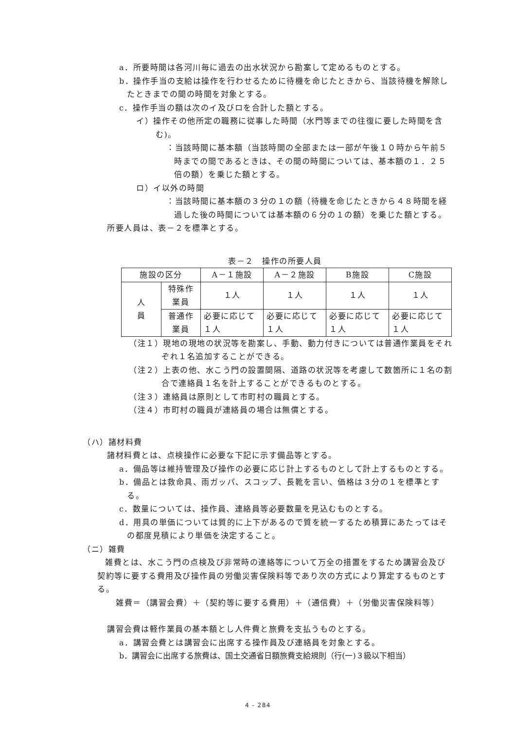a．所要時間は各河川毎に過去の出水状況から勘案して定めるものとする。
b．操作手当の支給は操作を行わせるために待機を命じたときから、当該待機を解除したときまでの間の時間を対象とする。
c．操作手当の額は次のイ及びロを合計した額とする。
イ）操作その他所定の職務に従事した時間（水門等までの往復に要した時間を含む)。
：当該時間に基本額（当該時間の全部または一部が午後１０時から午前５時までの間であるときは、その間の時間については、基本額の１．２５倍の額）を乗じた額とする。
ロ）イ以外の時間
：当該時間に基本額の３分の１の額（待機を命じたときから４８時間を経過した後の時間については基本額の６分の１の額）を乗じた額とする。
所要人員は、表－２を標準とする。
表－２　操作の所要人員
| 施設の区分 | | A－１施設 | A－２施設 | B施設 | C施設 |
| 人 員 | 特殊作業員 | １人 | １人 | １人 | １人 |
| | 普通作業員 | 必要に応じて １人 | 必要に応じて １人 | 必要に応じて １人 | 必要に応じて １人 |
（注１）現地の現地の状況等を勘案し、手動、動力付きについては普通作業員をそれぞれ１名追加することができる。
（注２）上表の他、水こう門の設置間隔、道路の状況等を考慮して数箇所に１名の割合で連絡員１名を計上することができるものとする。
（注３）連絡員は原則として市町村の職員とする。
（注４）市町村の職員が連絡員の場合は無償とする。
（ハ）諸材料費
諸材料費とは、点検操作に必要な下記に示す備品等とする。
a．備品等は維持管理及び操作の必要に応じ計上するものとして計上するものとする。
b．備品とは救命具、雨ガッパ、スコップ、長靴を言い、価格は３分の１を標準とする。
c．数量については、操作員、連絡員等必要数量を見込むものとする。
d．用具の単価については質的に上下があるので質を統一するため積算にあたってはその都度見積により単価を決定すること。
（ニ）雑費
雑費とは、水こう門の点検及び非常時の連絡等について万全の措置をするため講習会及び契約等に要する費用及び操作員の労働災害保険料等であり次の方式により算定するものとする。
雑費＝（講習会費）＋（契約等に要する費用）＋（通信費）＋（労働災害保険料等）
講習会費は軽作業員の基本額とし人件費と旅費を支払うものとする。
a．講習会費とは講習会に出席する操作員及び連絡員を対象とする。
b．講習会に出席する旅費は、国土交通省日額旅費支給規則（行(一)３級以下相当）
4 - 284